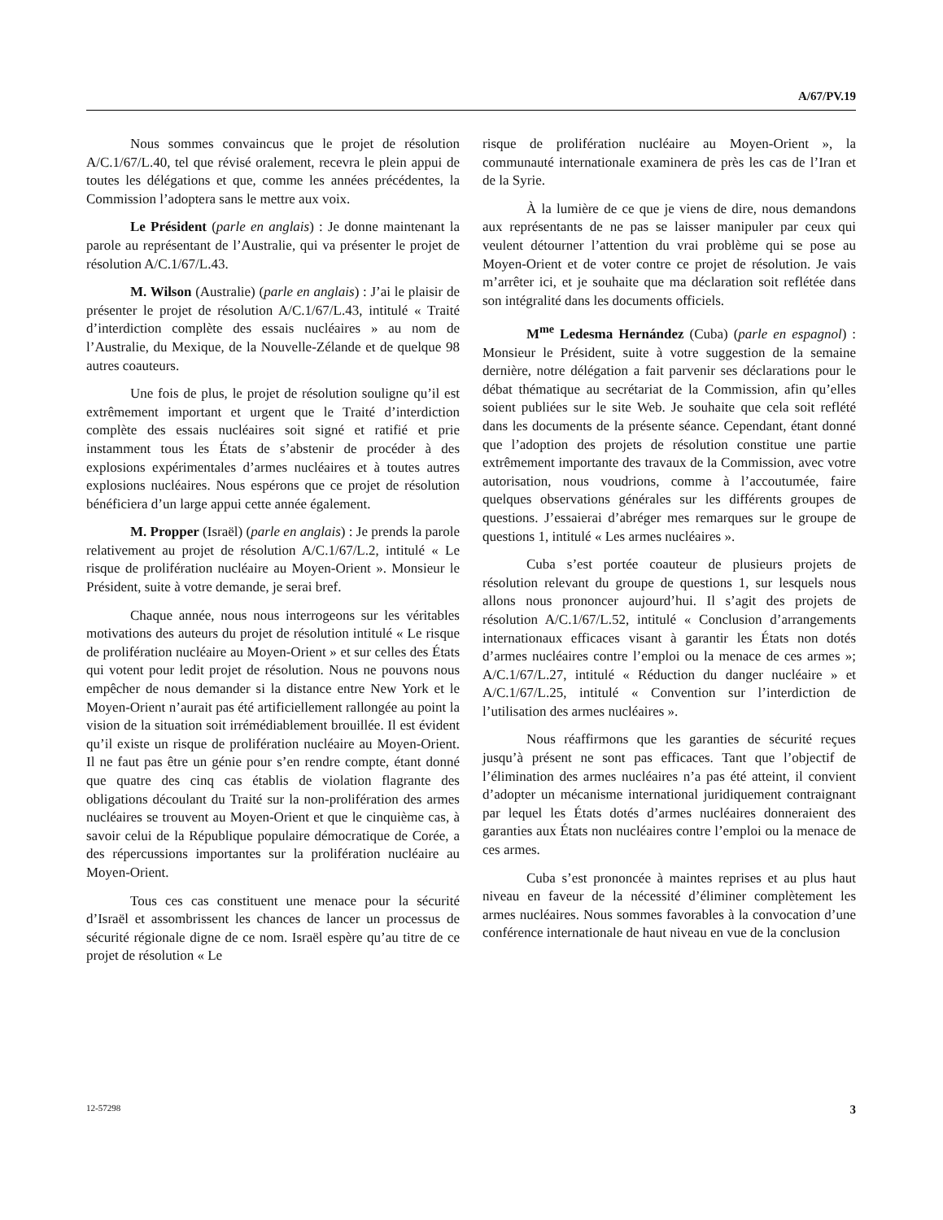A/67/PV.19
Nous sommes convaincus que le projet de résolution A/C.1/67/L.40, tel que révisé oralement, recevra le plein appui de toutes les délégations et que, comme les années précédentes, la Commission l’adoptera sans le mettre aux voix.
Le Président (parle en anglais) : Je donne maintenant la parole au représentant de l’Australie, qui va présenter le projet de résolution A/C.1/67/L.43.
M. Wilson (Australie) (parle en anglais) : J’ai le plaisir de présenter le projet de résolution A/C.1/67/L.43, intitulé « Traité d’interdiction complète des essais nucléaires » au nom de l’Australie, du Mexique, de la Nouvelle-Zélande et de quelque 98 autres coauteurs.
Une fois de plus, le projet de résolution souligne qu’il est extrêmement important et urgent que le Traité d’interdiction complète des essais nucléaires soit signé et ratifié et prie instamment tous les États de s’abstenir de procéder à des explosions expérimentales d’armes nucléaires et à toutes autres explosions nucléaires. Nous espérons que ce projet de résolution bénéficiera d’un large appui cette année également.
M. Propper (Israël) (parle en anglais) : Je prends la parole relativement au projet de résolution A/C.1/67/L.2, intitulé « Le risque de prolifération nucléaire au Moyen-Orient ». Monsieur le Président, suite à votre demande, je serai bref.
Chaque année, nous nous interrogeons sur les véritables motivations des auteurs du projet de résolution intitulé « Le risque de prolifération nucléaire au Moyen-Orient » et sur celles des États qui votent pour ledit projet de résolution. Nous ne pouvons nous empêcher de nous demander si la distance entre New York et le Moyen-Orient n’aurait pas été artificiellement rallongée au point la vision de la situation soit irrémédiablement brouillée. Il est évident qu’il existe un risque de prolifération nucléaire au Moyen-Orient. Il ne faut pas être un génie pour s’en rendre compte, étant donné que quatre des cinq cas établis de violation flagrante des obligations découlant du Traité sur la non-prolifération des armes nucléaires se trouvent au Moyen-Orient et que le cinquième cas, à savoir celui de la République populaire démocratique de Corée, a des répercussions importantes sur la prolifération nucléaire au Moyen-Orient.
Tous ces cas constituent une menace pour la sécurité d’Israël et assombrissent les chances de lancer un processus de sécurité régionale digne de ce nom. Israël espère qu’au titre de ce projet de résolution « Le
risque de prolifération nucléaire au Moyen-Orient », la communauté internationale examinera de près les cas de l’Iran et de la Syrie.
À la lumière de ce que je viens de dire, nous demandons aux représentants de ne pas se laisser manipuler par ceux qui veulent détourner l’attention du vrai problème qui se pose au Moyen-Orient et de voter contre ce projet de résolution. Je vais m’arrêter ici, et je souhaite que ma déclaration soit reflétée dans son intégralité dans les documents officiels.
M<sup>me</sup> Ledesma Hernández (Cuba) (parle en espagnol) : Monsieur le Président, suite à votre suggestion de la semaine dernière, notre délégation a fait parvenir ses déclarations pour le débat thématique au secrétariat de la Commission, afin qu’elles soient publiées sur le site Web. Je souhaite que cela soit reflété dans les documents de la présente séance. Cependant, étant donné que l’adoption des projets de résolution constitue une partie extrêmement importante des travaux de la Commission, avec votre autorisation, nous voudrions, comme à l’accoutumée, faire quelques observations générales sur les différents groupes de questions. J’essaierai d’abréger mes remarques sur le groupe de questions 1, intitulé « Les armes nucléaires ».
Cuba s’est portée coauteur de plusieurs projets de résolution relevant du groupe de questions 1, sur lesquels nous allons nous prononcer aujourd’hui. Il s’agit des projets de résolution A/C.1/67/L.52, intitulé « Conclusion d’arrangements internationaux efficaces visant à garantir les États non dotés d’armes nucléaires contre l’emploi ou la menace de ces armes »; A/C.1/67/L.27, intitulé « Réduction du danger nucléaire » et A/C.1/67/L.25, intitulé « Convention sur l’interdiction de l’utilisation des armes nucléaires ».
Nous réaffirmons que les garanties de sécurité reçues jusqu’à présent ne sont pas efficaces. Tant que l’objectif de l’élimination des armes nucléaires n’a pas été atteint, il convient d’adopter un mécanisme international juridiquement contraignant par lequel les États dotés d’armes nucléaires donneraient des garanties aux États non nucléaires contre l’emploi ou la menace de ces armes.
Cuba s’est prononcée à maintes reprises et au plus haut niveau en faveur de la nécessité d’éliminer complètement les armes nucléaires. Nous sommes favorables à la convocation d’une conférence internationale de haut niveau en vue de la conclusion
12-57298 3